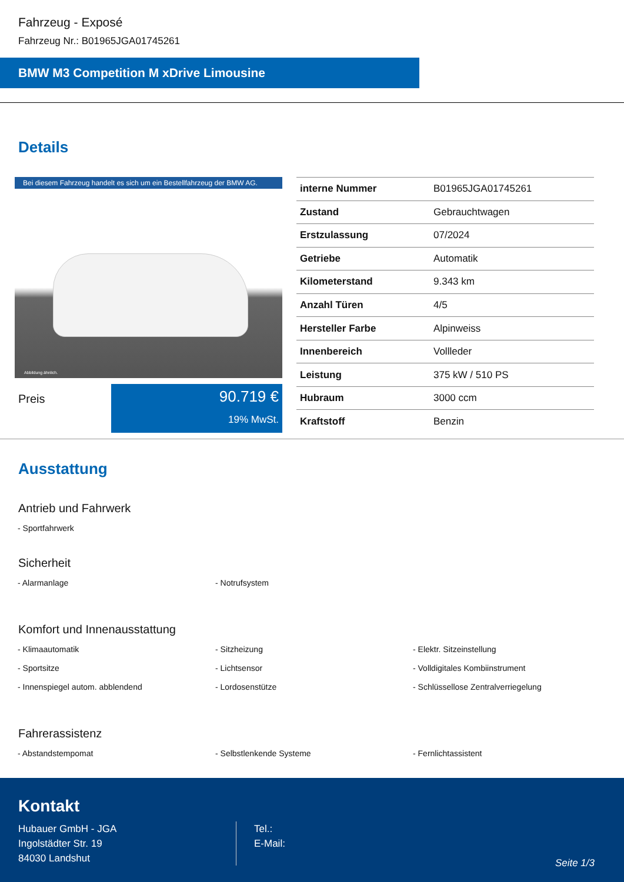Fahrzeug - Exposé
Fahrzeug Nr.: B01965JGA01745261
BMW M3 Competition M xDrive Limousine
Details
Bei diesem Fahrzeug handelt es sich um ein Bestellfahrzeug der BMW AG.
Abbildung ähnlich.
Preis
90.719 €
19% MwSt.
| interne Nummer | B01965JGA01745261 |
| Zustand | Gebrauchtwagen |
| Erstzulassung | 07/2024 |
| Getriebe | Automatik |
| Kilometerstand | 9.343 km |
| Anzahl Türen | 4/5 |
| Hersteller Farbe | Alpinweiss |
| Innenbereich | Vollleder |
| Leistung | 375 kW / 510 PS |
| Hubraum | 3000 ccm |
| Kraftstoff | Benzin |
Ausstattung
Antrieb und Fahrwerk
- Sportfahrwerk
Sicherheit
- Alarmanlage
- Notrufsystem
Komfort und Innenausstattung
- Klimaautomatik
- Sitzheizung
- Elektr. Sitzeinstellung
- Sportsitze
- Lichtsensor
- Volldigitales Kombiinstrument
- Innenspiegel autom. abblendend
- Lordosenstütze
- Schlüssellose Zentralverriegelung
Fahrerassistenz
- Abstandstempomat
- Selbstlenkende Systeme
- Fernlichtassistent
Kontakt
Hubauer GmbH - JGA
Ingolstädter Str. 19
84030 Landshut
Tel.:
E-Mail:
Seite 1/3